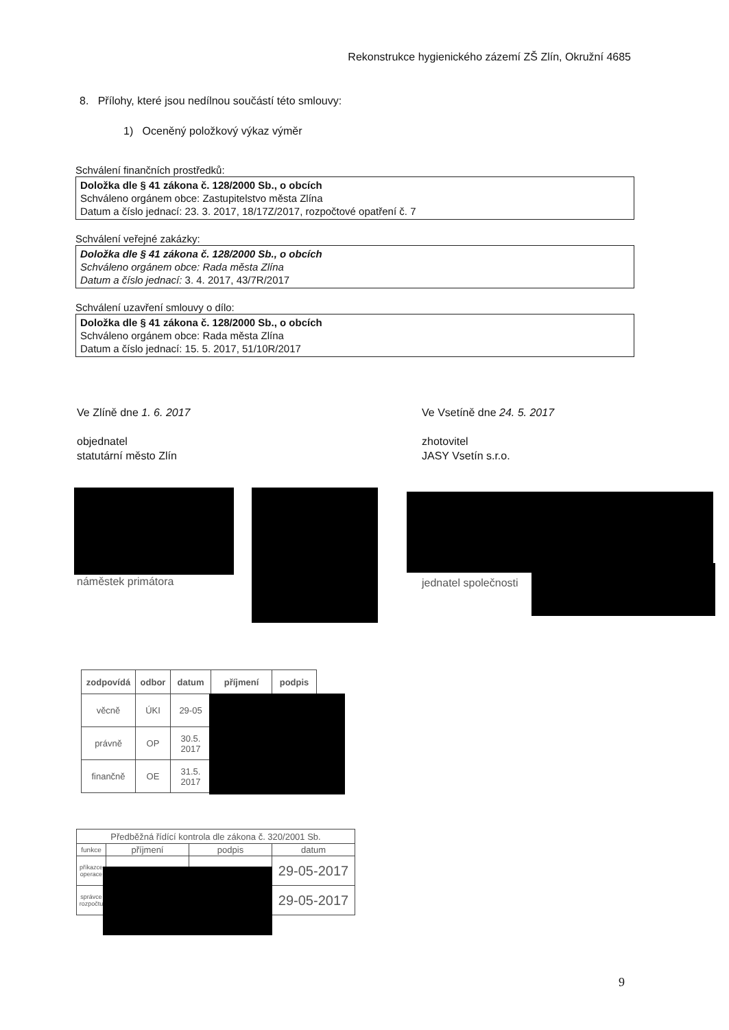Rekonstrukce hygienického zázemí ZŠ Zlín, Okružní 4685
8. Přílohy, které jsou nedílnou součástí této smlouvy:
1) Oceněný položkový výkaz výměr
Schválení finančních prostředků:
Doložka dle § 41 zákona č. 128/2000 Sb., o obcích
Schváleno orgánem obce: Zastupitelstvo města Zlína
Datum a číslo jednací: 23. 3. 2017, 18/17Z/2017, rozpočtové opatření č. 7
Schválení veřejné zakázky:
Doložka dle § 41 zákona č. 128/2000 Sb., o obcích
Schváleno orgánem obce: Rada města Zlína
Datum a číslo jednací: 3. 4. 2017, 43/7R/2017
Schválení uzavření smlouvy o dílo:
Doložka dle § 41 zákona č. 128/2000 Sb., o obcích
Schváleno orgánem obce: Rada města Zlína
Datum a číslo jednací: 15. 5. 2017, 51/10R/2017
Ve Zlíně dne 1. 6. 2017
objednatel
statutární město Zlín
Ve Vsetíně dne 24. 5. 2017
zhotovitel
JASY Vsetín s.r.o.
náměstek primátora jednatel společnosti
| zodpovídá | odbor | datum | příjmení | podpis |
| --- | --- | --- | --- | --- |
| věcně | ÚKI | 29-05 | | |
| právně | OP | 30.5. 2017 | | |
| finančně | OE | 31.5. 2017 | | |
| Předběžná řídící kontrola dle zákona č. 320/2001 Sb. | | | |
| funkce | příjmení | podpis | datum |
| příkazce operace | | | 29-05-2017 |
| správce rozpočtu | | | 29-05-2017 |
9